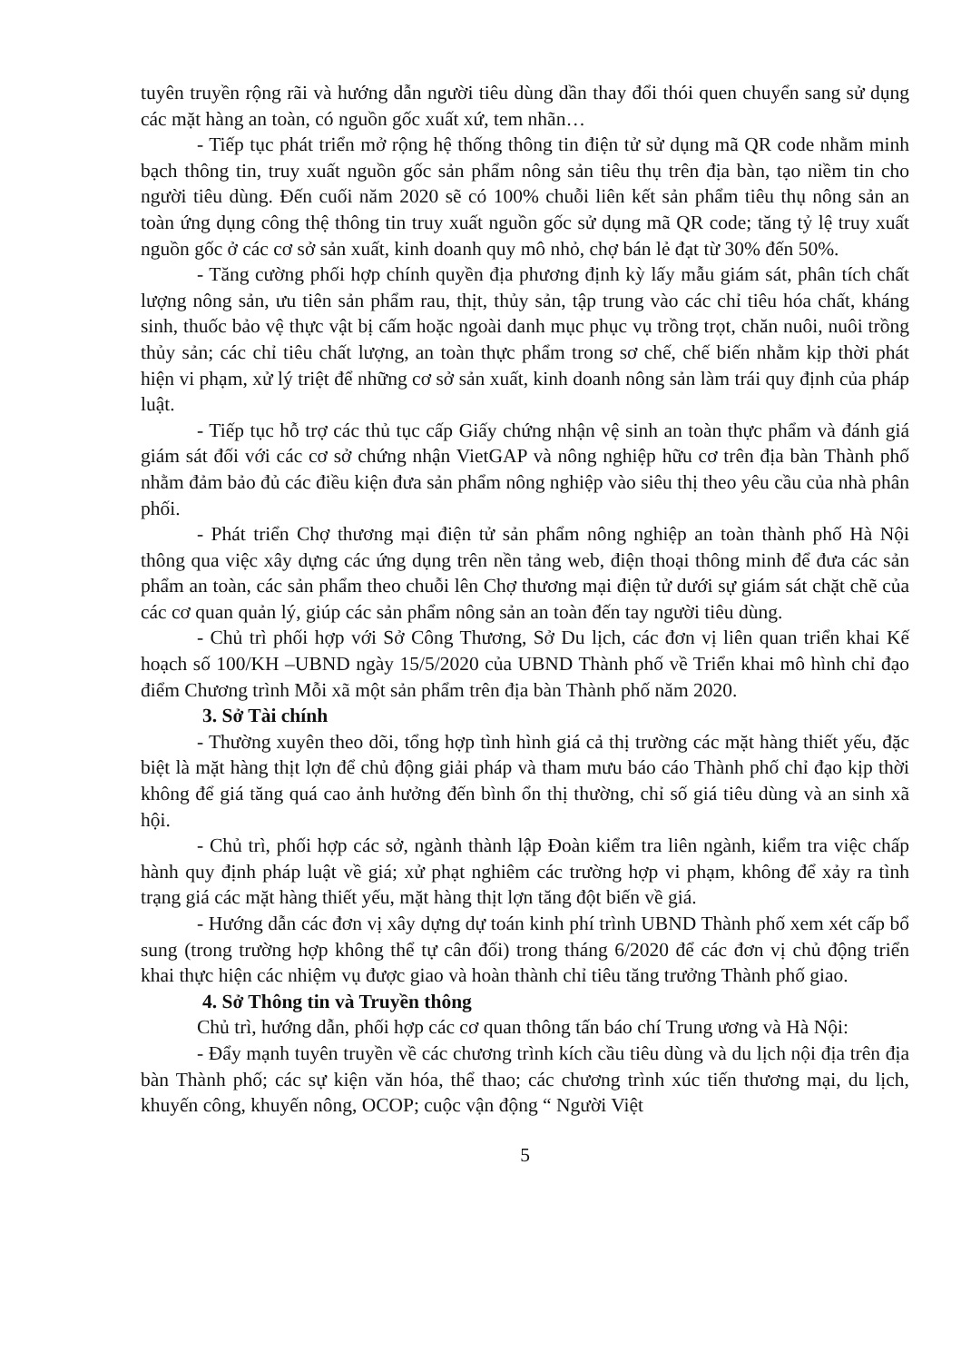tuyên truyền rộng rãi và hướng dẫn người tiêu dùng dần thay đổi thói quen chuyển sang sử dụng các mặt hàng an toàn, có nguồn gốc xuất xứ, tem nhãn…
- Tiếp tục phát triển mở rộng hệ thống thông tin điện tử sử dụng mã QR code nhằm minh bạch thông tin, truy xuất nguồn gốc sản phẩm nông sản tiêu thụ trên địa bàn, tạo niềm tin cho người tiêu dùng. Đến cuối năm 2020 sẽ có 100% chuỗi liên kết sản phẩm tiêu thụ nông sản an toàn ứng dụng công thệ thông tin truy xuất nguồn gốc sử dụng mã QR code; tăng tỷ lệ truy xuất nguồn gốc ở các cơ sở sản xuất, kinh doanh quy mô nhỏ, chợ bán lẻ đạt từ 30% đến 50%.
- Tăng cường phối hợp chính quyền địa phương định kỳ lấy mẫu giám sát, phân tích chất lượng nông sản, ưu tiên sản phẩm rau, thịt, thủy sản, tập trung vào các chỉ tiêu hóa chất, kháng sinh, thuốc bảo vệ thực vật bị cấm hoặc ngoài danh mục phục vụ trồng trọt, chăn nuôi, nuôi trồng thủy sản; các chỉ tiêu chất lượng, an toàn thực phẩm trong sơ chế, chế biến nhằm kịp thời phát hiện vi phạm, xử lý triệt để những cơ sở sản xuất, kinh doanh nông sản làm trái quy định của pháp luật.
- Tiếp tục hỗ trợ các thủ tục cấp Giấy chứng nhận vệ sinh an toàn thực phẩm và đánh giá giám sát đối với các cơ sở chứng nhận VietGAP và nông nghiệp hữu cơ trên địa bàn Thành phố nhằm đảm bảo đủ các điều kiện đưa sản phẩm nông nghiệp vào siêu thị theo yêu cầu của nhà phân phối.
- Phát triển Chợ thương mại điện tử sản phẩm nông nghiệp an toàn thành phố Hà Nội thông qua việc xây dựng các ứng dụng trên nền tảng web, điện thoại thông minh để đưa các sản phẩm an toàn, các sản phẩm theo chuỗi lên Chợ thương mại điện tử dưới sự giám sát chặt chẽ của các cơ quan quản lý, giúp các sản phẩm nông sản an toàn đến tay người tiêu dùng.
- Chủ trì phối hợp với Sở Công Thương, Sở Du lịch, các đơn vị liên quan triển khai Kế hoạch số 100/KH –UBND ngày 15/5/2020 của UBND Thành phố về Triển khai mô hình chỉ đạo điểm Chương trình Mỗi xã một sản phẩm trên địa bàn Thành phố năm 2020.
3. Sở Tài chính
- Thường xuyên theo dõi, tổng hợp tình hình giá cả thị trường các mặt hàng thiết yếu, đặc biệt là mặt hàng thịt lợn để chủ động giải pháp và tham mưu báo cáo Thành phố chỉ đạo kịp thời không để giá tăng quá cao ảnh hưởng đến bình ổn thị thường, chỉ số giá tiêu dùng và an sinh xã hội.
- Chủ trì, phối hợp các sở, ngành thành lập Đoàn kiểm tra liên ngành, kiểm tra việc chấp hành quy định pháp luật về giá; xử phạt nghiêm các trường hợp vi phạm, không để xảy ra tình trạng giá các mặt hàng thiết yếu, mặt hàng thịt lợn tăng đột biến về giá.
- Hướng dẫn các đơn vị xây dựng dự toán kinh phí trình UBND Thành phố xem xét cấp bổ sung (trong trường hợp không thể tự cân đối) trong tháng 6/2020 để các đơn vị chủ động triển khai thực hiện các nhiệm vụ được giao và hoàn thành chỉ tiêu tăng trưởng Thành phố giao.
4. Sở Thông tin và Truyền thông
Chủ trì, hướng dẫn, phối hợp các cơ quan thông tấn báo chí Trung ương và Hà Nội:
- Đẩy mạnh tuyên truyền về các chương trình kích cầu tiêu dùng và du lịch nội địa trên địa bàn Thành phố; các sự kiện văn hóa, thể thao; các chương trình xúc tiến thương mại, du lịch, khuyến công, khuyến nông, OCOP; cuộc vận động “ Người Việt
5